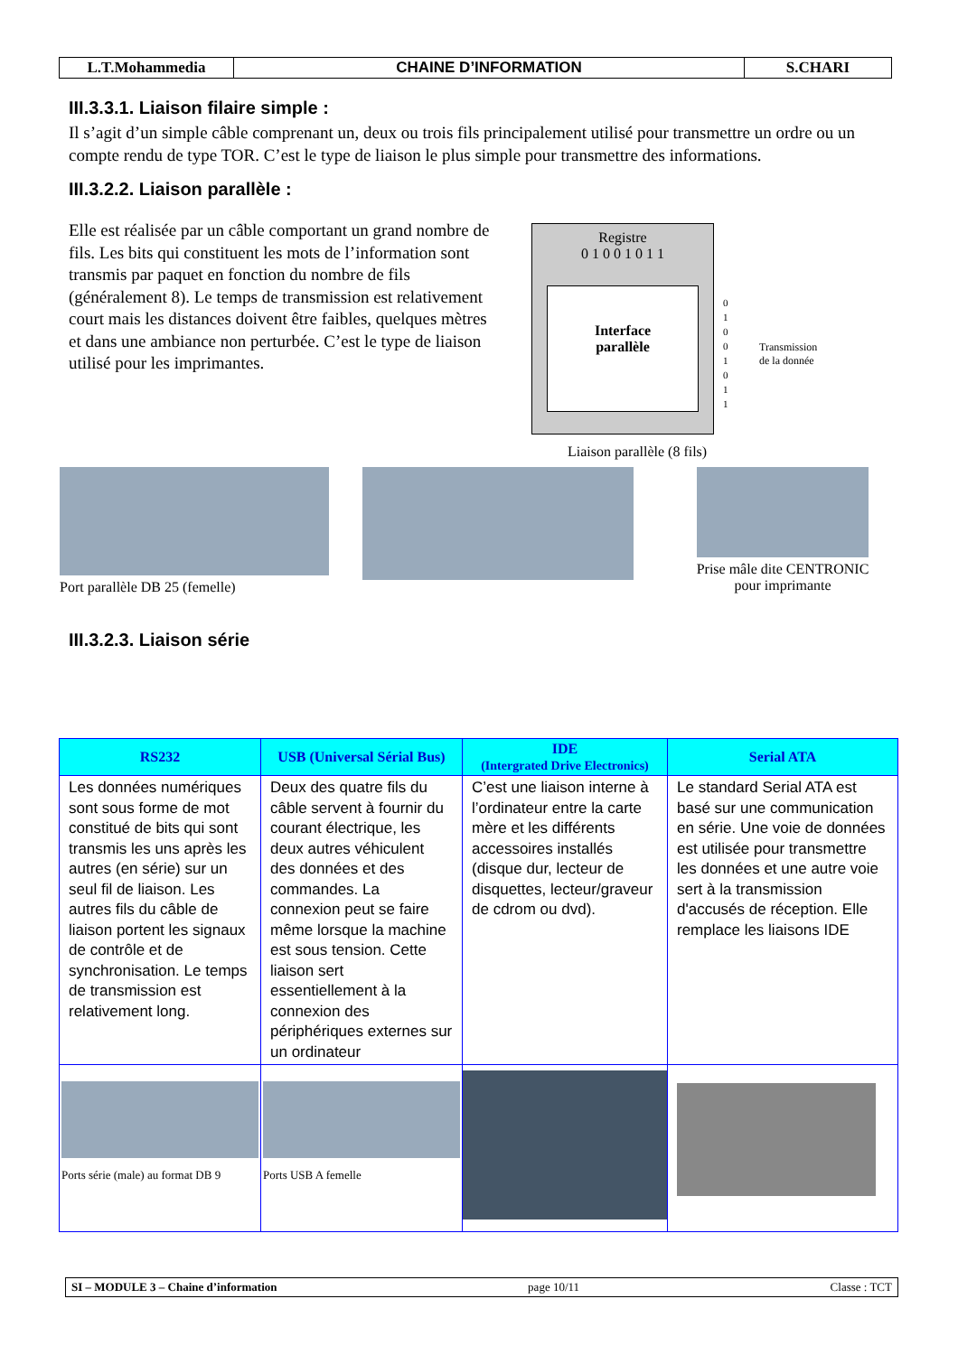| L.T.Mohammedia | CHAINE D’INFORMATION | S.CHARI |
III.3.3.1. Liaison filaire simple :
Il s’agit d’un simple câble comprenant un, deux ou trois fils principalement utilisé pour transmettre un ordre ou un compte rendu de type TOR. C’est le type de liaison le plus simple pour transmettre des informations.
III.3.2.2. Liaison parallèle :
Elle est réalisée par un câble comportant un grand nombre de fils. Les bits qui constituent les mots de l’information sont transmis par paquet en fonction du nombre de fils (généralement 8). Le temps de transmission est relativement court mais les distances doivent être faibles, quelques mètres et dans une ambiance non perturbée. C’est le type de liaison utilisé pour les imprimantes.
Registre
0 1 0 0 1 0 1 1
Interface
parallèle
0
1
0
0
1
0
1
1
Transmission
de la donnée
Liaison parallèle (8 fils)
Port parallèle DB 25 (femelle) Prise mâle dite CENTRONIC pour imprimante
III.3.2.3. Liaison série
| RS232 | USB (Universal Sérial Bus) | IDE (Intergrated Drive Electronics) | Serial ATA |
| --- | --- | --- | --- |
| Les données numériques sont sous forme de mot constitué de bits qui sont transmis les uns après les autres (en série) sur un seul fil de liaison. Les autres fils du câble de liaison portent les signaux de contrôle et de synchronisation. Le temps de transmission est relativement long. | Deux des quatre fils du câble servent à fournir du courant électrique, les deux autres véhiculent des données et des commandes. La connexion peut se faire même lorsque la machine est sous tension. Cette liaison sert essentiellement à la connexion des périphériques externes sur un ordinateur | C’est une liaison interne à l’ordinateur entre la carte mère et les différents accessoires installés (disque dur, lecteur de disquettes, lecteur/graveur de cdrom ou dvd). | Le standard Serial ATA est basé sur une communication en série. Une voie de données est utilisée pour transmettre les données et une autre voie sert à la transmission d'accusés de réception. Elle remplace les liaisons IDE |
| Ports série (male) au format DB 9 | Ports USB A femelle | | |
SI – MODULE 3 – Chaine d’information page 10/11 Classe : TCT